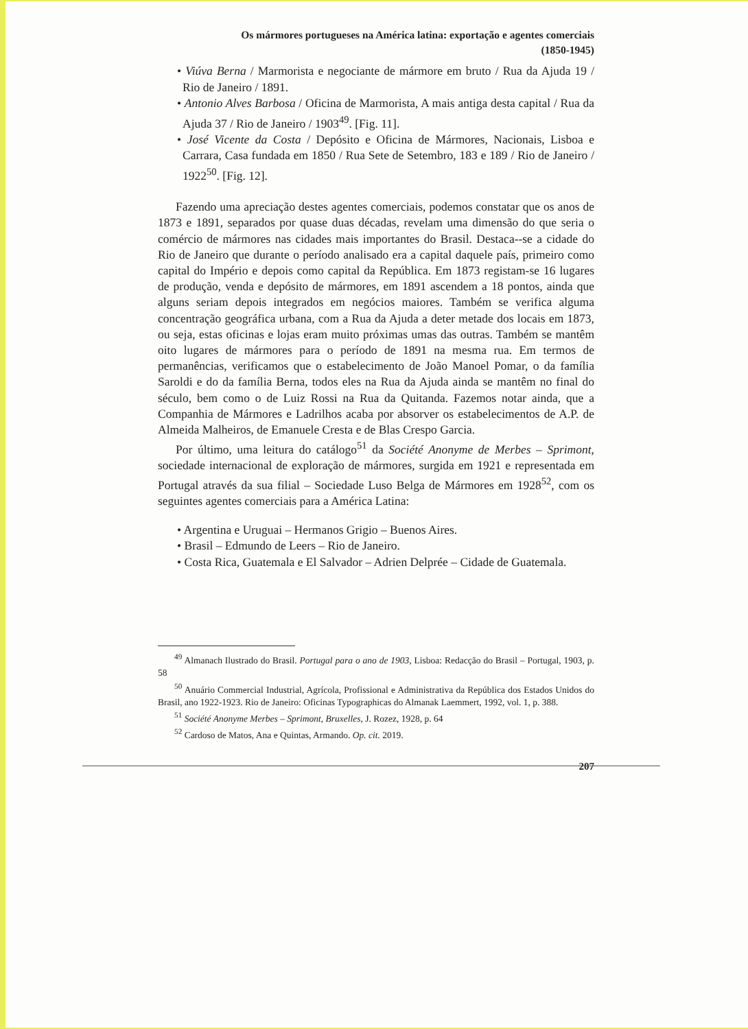Os mármores portugueses na América latina: exportação e agentes comerciais
(1850-1945)
• Viúva Berna / Marmorista e negociante de mármore em bruto / Rua da Ajuda 19 / Rio de Janeiro / 1891.
• Antonio Alves Barbosa / Oficina de Marmorista, A mais antiga desta capital / Rua da Ajuda 37 / Rio de Janeiro / 1903<sup>49</sup>. [Fig. 11].
• José Vicente da Costa / Depósito e Oficina de Mármores, Nacionais, Lisboa e Carrara, Casa fundada em 1850 / Rua Sete de Setembro, 183 e 189 / Rio de Janeiro / 1922<sup>50</sup>. [Fig. 12].
Fazendo uma apreciação destes agentes comerciais, podemos constatar que os anos de 1873 e 1891, separados por quase duas décadas, revelam uma dimensão do que seria o comércio de mármores nas cidades mais importantes do Brasil. Destaca--se a cidade do Rio de Janeiro que durante o período analisado era a capital daquele país, primeiro como capital do Império e depois como capital da República. Em 1873 registam-se 16 lugares de produção, venda e depósito de mármores, em 1891 ascendem a 18 pontos, ainda que alguns seriam depois integrados em negócios maiores. Também se verifica alguma concentração geográfica urbana, com a Rua da Ajuda a deter metade dos locais em 1873, ou seja, estas oficinas e lojas eram muito próximas umas das outras. Também se mantêm oito lugares de mármores para o período de 1891 na mesma rua. Em termos de permanências, verificamos que o estabelecimento de João Manoel Pomar, o da família Saroldi e do da família Berna, todos eles na Rua da Ajuda ainda se mantêm no final do século, bem como o de Luiz Rossi na Rua da Quitanda. Fazemos notar ainda, que a Companhia de Mármores e Ladrilhos acaba por absorver os estabelecimentos de A.P. de Almeida Malheiros, de Emanuele Cresta e de Blas Crespo Garcia.
Por último, uma leitura do catálogo<sup>51</sup> da Société Anonyme de Merbes – Sprimont, sociedade internacional de exploração de mármores, surgida em 1921 e representada em Portugal através da sua filial – Sociedade Luso Belga de Mármores em 1928<sup>52</sup>, com os seguintes agentes comerciais para a América Latina:
• Argentina e Uruguai – Hermanos Grigio – Buenos Aires.
• Brasil – Edmundo de Leers – Rio de Janeiro.
• Costa Rica, Guatemala e El Salvador – Adrien Delprée – Cidade de Guatemala.
<sup>49</sup> Almanach Ilustrado do Brasil. Portugal para o ano de 1903, Lisboa: Redacção do Brasil – Portugal, 1903, p. 58
<sup>50</sup> Anuário Commercial Industrial, Agrícola, Profissional e Administrativa da República dos Estados Unidos do Brasil, ano 1922-1923. Rio de Janeiro: Oficinas Typographicas do Almanak Laemmert, 1992, vol. 1, p. 388.
<sup>51</sup> Société Anonyme Merbes – Sprimont, Bruxelles, J. Rozez, 1928, p. 64
<sup>52</sup> Cardoso de Matos, Ana e Quintas, Armando. Op. cit. 2019.
207